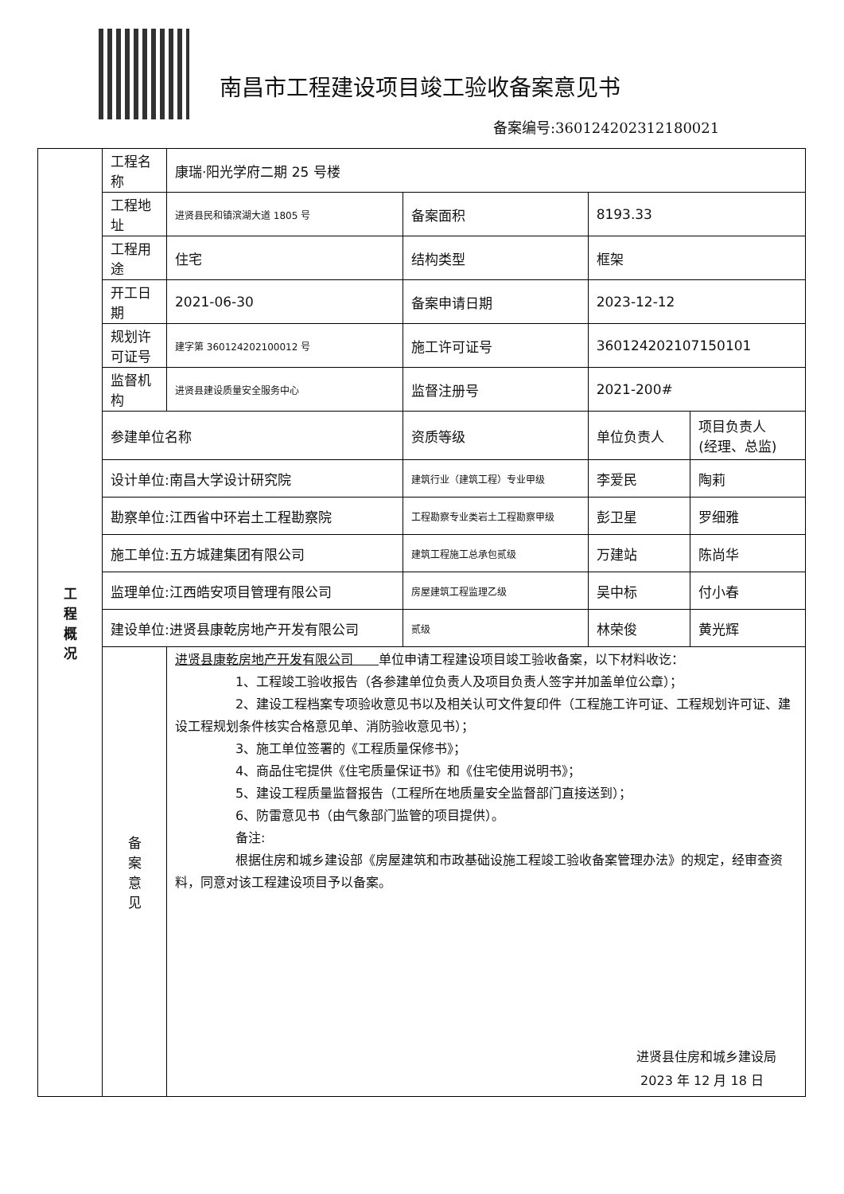南昌市工程建设项目竣工验收备案意见书
备案编号:360124202312180021
| 工 程 概 况 | 工程名称 | 康瑞·阳光学府二期 25 号楼 | | | |
| | 工程地址 | 进贤县民和镇滨湖大道 1805 号 | 备案面积 | 8193.33 | |
| | 工程用途 | 住宅 | 结构类型 | 框架 | |
| | 开工日期 | 2021-06-30 | 备案申请日期 | 2023-12-12 | |
| | 规划许可证号 | 建字第 360124202100012 号 | 施工许可证号 | 360124202107150101 | |
| | 监督机构 | 进贤县建设质量安全服务中心 | 监督注册号 | 2021-200# | |
| | 参建单位名称 | | 资质等级 | 单位负责人 | 项目负责人 (经理、总监) |
| | 设计单位:南昌大学设计研究院 | | 建筑行业（建筑工程）专业甲级 | 李爱民 | 陶莉 |
| | 勘察单位:江西省中环岩土工程勘察院 | | 工程勘察专业类岩土工程勘察甲级 | 彭卫星 | 罗细雅 |
| | 施工单位:五方城建集团有限公司 | | 建筑工程施工总承包贰级 | 万建站 | 陈尚华 |
| | 监理单位:江西皓安项目管理有限公司 | | 房屋建筑工程监理乙级 | 吴中标 | 付小春 |
| | 建设单位:进贤县康乾房地产开发有限公司 | | 贰级 | 林荣俊 | 黄光辉 |
| | 备 案 意 见 | 进贤县康乾房地产开发有限公司 单位申请工程建设项目竣工验收备案，以下材料收讫： 1、工程竣工验收报告（各参建单位负责人及项目负责人签字并加盖单位公章）； 2、建设工程档案专项验收意见书以及相关认可文件复印件（工程施工许可证、工程规划许可证、建设工程规划条件核实合格意见单、消防验收意见书）； 3、施工单位签署的《工程质量保修书》； 4、商品住宅提供《住宅质量保证书》和《住宅使用说明书》； 5、建设工程质量监督报告（工程所在地质量安全监督部门直接送到）； 6、防雷意见书（由气象部门监管的项目提供）。 备注: 根据住房和城乡建设部《房屋建筑和市政基础设施工程竣工验收备案管理办法》的规定，经审查资料，同意对该工程建设项目予以备案。 进贤县住房和城乡建设局 2023 年 12 月 18 日 | | | |